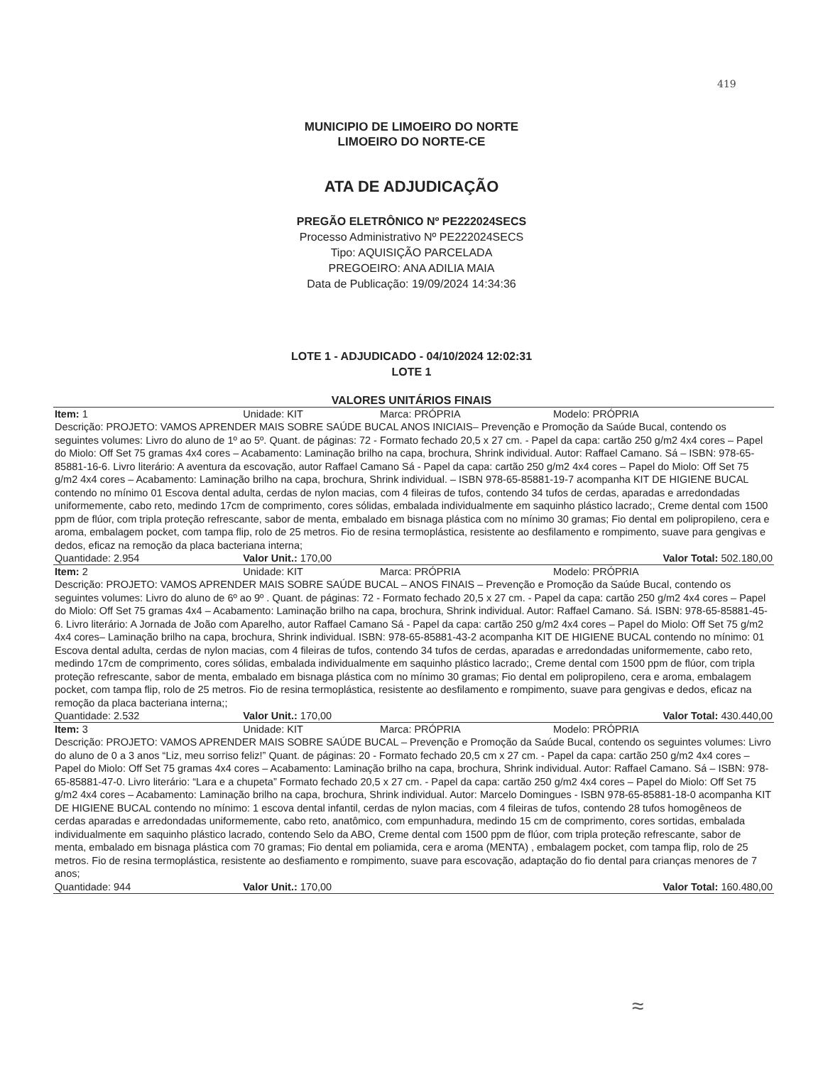419
MUNICIPIO DE LIMOEIRO DO NORTE
LIMOEIRO DO NORTE-CE
ATA DE ADJUDICAÇÃO
PREGÃO ELETRÔNICO Nº PE222024SECS
Processo Administrativo Nº PE222024SECS
Tipo: AQUISIÇÃO PARCELADA
PREGOEIRO: ANA ADILIA MAIA
Data de Publicação: 19/09/2024 14:34:36
LOTE 1 - ADJUDICADO - 04/10/2024 12:02:31
LOTE 1
VALORES UNITÁRIOS FINAIS
| Item: 1 | Unidade: KIT | Marca: PRÓPRIA | Modelo: PRÓPRIA |
| Descrição: PROJETO: VAMOS APRENDER MAIS SOBRE SAÚDE BUCAL ANOS INICIAIS– Prevenção e Promoção da Saúde Bucal, contendo os seguintes volumes: Livro do aluno de 1º ao 5º. Quant. de páginas: 72 - Formato fechado 20,5 x 27 cm. - Papel da capa: cartão 250 g/m2 4x4 cores – Papel do Miolo: Off Set 75 gramas 4x4 cores – Acabamento: Laminação brilho na capa, brochura, Shrink individual. Autor: Raffael Camano. Sá – ISBN: 978-65-85881-16-6. Livro literário: A aventura da escovação, autor Raffael Camano Sá - Papel da capa: cartão 250 g/m2 4x4 cores – Papel do Miolo: Off Set 75 g/m2 4x4 cores – Acabamento: Laminação brilho na capa, brochura, Shrink individual. – ISBN 978-65-85881-19-7 acompanha KIT DE HIGIENE BUCAL contendo no mínimo 01 Escova dental adulta, cerdas de nylon macias, com 4 fileiras de tufos, contendo 34 tufos de cerdas, aparadas e arredondadas uniformemente, cabo reto, medindo 17cm de comprimento, cores sólidas, embalada individualmente em saquinho plástico lacrado;, Creme dental com 1500 ppm de flúor, com tripla proteção refrescante, sabor de menta, embalado em bisnaga plástica com no mínimo 30 gramas; Fio dental em polipropileno, cera e aroma, embalagem pocket, com tampa flip, rolo de 25 metros. Fio de resina termoplástica, resistente ao desfilamento e rompimento, suave para gengivas e dedos, eficaz na remoção da placa bacteriana interna; | | | |
| Quantidade: 2.954 | Valor Unit.: 170,00 | | Valor Total: 502.180,00 |
| Item: 2 | Unidade: KIT | Marca: PRÓPRIA | Modelo: PRÓPRIA |
| Descrição: PROJETO: VAMOS APRENDER MAIS SOBRE SAÚDE BUCAL – ANOS FINAIS – Prevenção e Promoção da Saúde Bucal, contendo os seguintes volumes: Livro do aluno de 6º ao 9º . Quant. de páginas: 72 - Formato fechado 20,5 x 27 cm. - Papel da capa: cartão 250 g/m2 4x4 cores – Papel do Miolo: Off Set 75 gramas 4x4 – Acabamento: Laminação brilho na capa, brochura, Shrink individual. Autor: Raffael Camano. Sá. ISBN: 978-65-85881-45-6. Livro literário: A Jornada de João com Aparelho, autor Raffael Camano Sá - Papel da capa: cartão 250 g/m2 4x4 cores – Papel do Miolo: Off Set 75 g/m2 4x4 cores– Laminação brilho na capa, brochura, Shrink individual. ISBN: 978-65-85881-43-2 acompanha KIT DE HIGIENE BUCAL contendo no mínimo: 01 Escova dental adulta, cerdas de nylon macias, com 4 fileiras de tufos, contendo 34 tufos de cerdas, aparadas e arredondadas uniformemente, cabo reto, medindo 17cm de comprimento, cores sólidas, embalada individualmente em saquinho plástico lacrado;, Creme dental com 1500 ppm de flúor, com tripla proteção refrescante, sabor de menta, embalado em bisnaga plástica com no mínimo 30 gramas; Fio dental em polipropileno, cera e aroma, embalagem pocket, com tampa flip, rolo de 25 metros. Fio de resina termoplástica, resistente ao desfilamento e rompimento, suave para gengivas e dedos, eficaz na remoção da placa bacteriana interna;; | | | |
| Quantidade: 2.532 | Valor Unit.: 170,00 | | Valor Total: 430.440,00 |
| Item: 3 | Unidade: KIT | Marca: PRÓPRIA | Modelo: PRÓPRIA |
| Descrição: PROJETO: VAMOS APRENDER MAIS SOBRE SAÚDE BUCAL – Prevenção e Promoção da Saúde Bucal, contendo os seguintes volumes: Livro do aluno de 0 a 3 anos “Liz, meu sorriso feliz!” Quant. de páginas: 20 - Formato fechado 20,5 cm x 27 cm. - Papel da capa: cartão 250 g/m2 4x4 cores – Papel do Miolo: Off Set 75 gramas 4x4 cores – Acabamento: Laminação brilho na capa, brochura, Shrink individual. Autor: Raffael Camano. Sá – ISBN: 978-65-85881-47-0. Livro literário: “Lara e a chupeta” Formato fechado 20,5 x 27 cm. - Papel da capa: cartão 250 g/m2 4x4 cores – Papel do Miolo: Off Set 75 g/m2 4x4 cores – Acabamento: Laminação brilho na capa, brochura, Shrink individual. Autor: Marcelo Domingues - ISBN 978-65-85881-18-0 acompanha KIT DE HIGIENE BUCAL contendo no mínimo: 1 escova dental infantil, cerdas de nylon macias, com 4 fileiras de tufos, contendo 28 tufos homogêneos de cerdas aparadas e arredondadas uniformemente, cabo reto, anatômico, com empunhadura, medindo 15 cm de comprimento, cores sortidas, embalada individualmente em saquinho plástico lacrado, contendo Selo da ABO, Creme dental com 1500 ppm de flúor, com tripla proteção refrescante, sabor de menta, embalado em bisnaga plástica com 70 gramas; Fio dental em poliamida, cera e aroma (MENTA) , embalagem pocket, com tampa flip, rolo de 25 metros. Fio de resina termoplástica, resistente ao desfiamento e rompimento, suave para escovação, adaptação do fio dental para crianças menores de 7 anos; | | | |
| Quantidade: 944 | Valor Unit.: 170,00 | | Valor Total: 160.480,00 |
≈